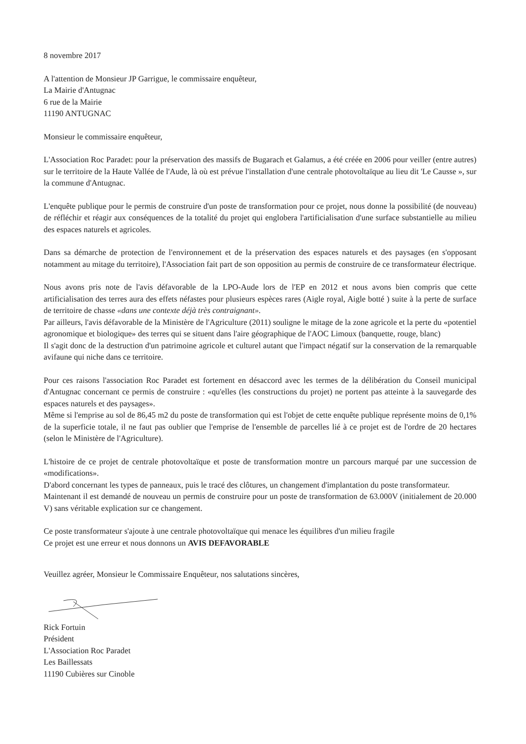8 novembre 2017
A l'attention de Monsieur JP Garrigue, le commissaire enquêteur,
La Mairie d'Antugnac
6 rue de la Mairie
11190 ANTUGNAC
Monsieur le commissaire enquêteur,
L'Association Roc Paradet: pour la préservation des massifs de Bugarach et Galamus, a été créée en 2006 pour veiller (entre autres) sur le territoire de la Haute Vallée de l'Aude, là où est prévue l'installation d'une centrale photovoltaïque au lieu dit 'Le Causse », sur la commune d'Antugnac.
L'enquête publique pour le permis de construire d'un poste de transformation pour ce projet, nous donne la possibilité (de nouveau) de réfléchir et réagir aux conséquences de la totalité du projet qui englobera l'artificialisation d'une surface substantielle au milieu des espaces naturels et agricoles.
Dans sa démarche de protection de l'environnement et de la préservation des espaces naturels et des paysages (en s'opposant notamment au mitage du territoire), l'Association fait part de son opposition au permis de construire de ce transformateur électrique.
Nous avons pris note de l'avis défavorable de la LPO-Aude lors de l'EP en 2012 et nous avons bien compris que cette artificialisation des terres aura des effets néfastes pour plusieurs espèces rares (Aigle royal, Aigle botté ) suite à la perte de surface de territoire de chasse «dans une contexte déjà très contraignant».
Par ailleurs, l'avis défavorable de la Ministère de l'Agriculture (2011) souligne le mitage de la zone agricole et la perte du «potentiel agronomique et biologique» des terres qui se situent dans l'aire géographique de l'AOC Limoux (banquette, rouge, blanc)
Il s'agit donc de la destruction d'un patrimoine agricole et culturel autant que l'impact négatif sur la conservation de la remarquable avifaune qui niche dans ce territoire.
Pour ces raisons l'association Roc Paradet est fortement en désaccord avec les termes de la délibération du Conseil municipal d'Antugnac concernant ce permis de construire : «qu'elles (les constructions du projet) ne portent pas atteinte à la sauvegarde des espaces naturels et des paysages».
Même si l'emprise au sol de 86,45 m2 du poste de transformation qui est l'objet de cette enquête publique représente moins de 0,1% de la superficie totale, il ne faut pas oublier que l'emprise de l'ensemble de parcelles lié à ce projet est de l'ordre de 20 hectares (selon le Ministère de l'Agriculture).
L'histoire de ce projet de centrale photovoltaïque et poste de transformation montre un parcours marqué par une succession de «modifications».
D'abord concernant les types de panneaux, puis le tracé des clôtures, un changement d'implantation du poste transformateur.
Maintenant il est demandé de nouveau un permis de construire pour un poste de transformation de 63.000V (initialement de 20.000 V) sans véritable explication sur ce changement.
Ce poste transformateur s'ajoute à une centrale photovoltaïque qui menace les équilibres d'un milieu fragile
Ce projet est une erreur et nous donnons un AVIS DEFAVORABLE
Veuillez agréer, Monsieur le Commissaire Enquêteur, nos salutations sincères,
Rick Fortuin
Président
L'Association Roc Paradet
Les Baillessats
11190 Cubières sur Cinoble